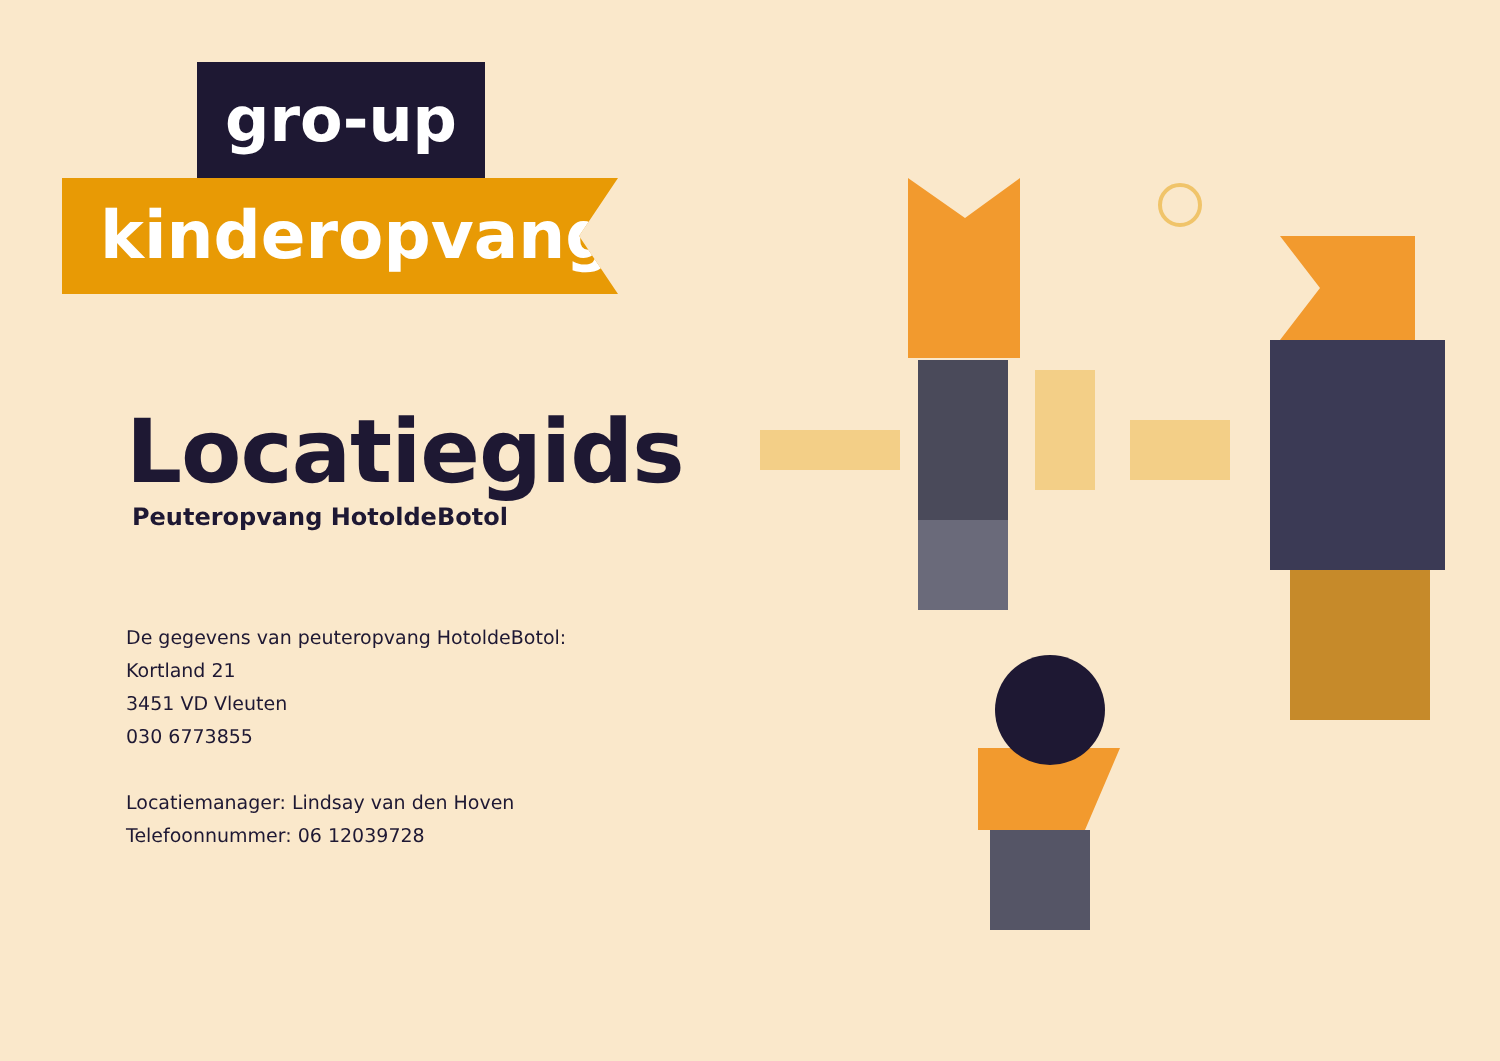gro-up
kinderopvang
Locatiegids
Peuteropvang HotoldeBotol
De gegevens van peuteropvang HotoldeBotol:
Kortland 21
3451 VD Vleuten
030 6773855
Locatiemanager: Lindsay van den Hoven
Telefoonnummer: 06 12039728